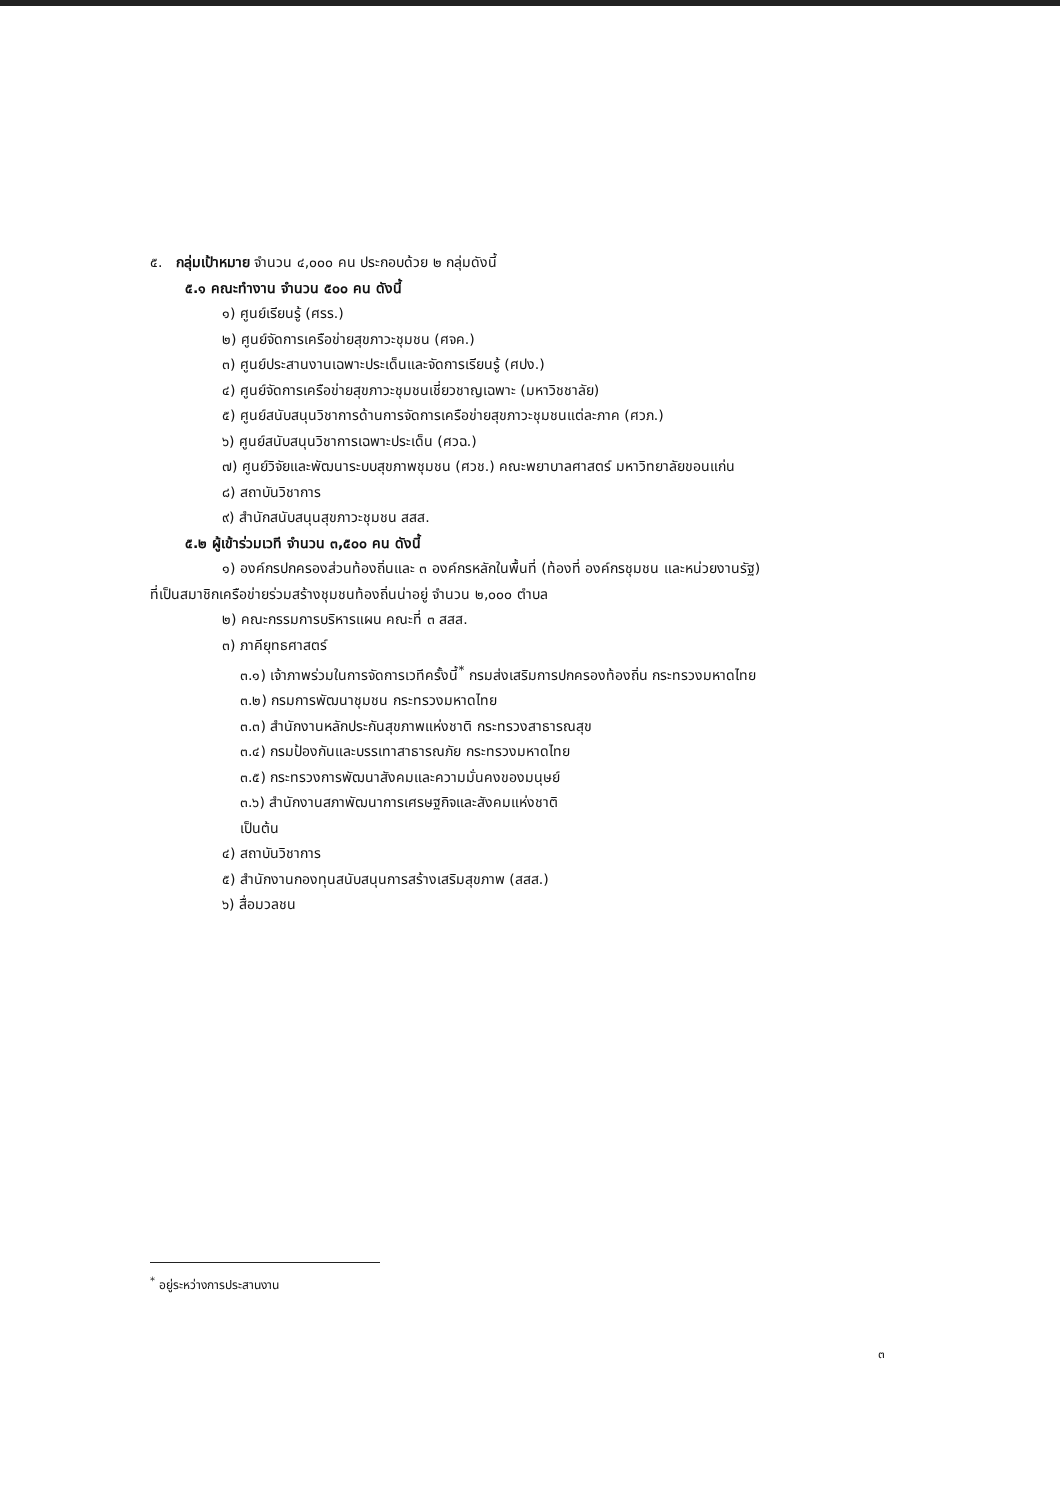๕. กลุ่มเป้าหมาย จำนวน ๔,๐๐๐ คน ประกอบด้วย ๒ กลุ่มดังนี้
๕.๑ คณะทำงาน จำนวน ๕๐๐ คน ดังนี้
๑) ศูนย์เรียนรู้ (ศรร.)
๒) ศูนย์จัดการเครือข่ายสุขภาวะชุมชน (ศจค.)
๓) ศูนย์ประสานงานเฉพาะประเด็นและจัดการเรียนรู้ (ศปง.)
๔) ศูนย์จัดการเครือข่ายสุขภาวะชุมชนเชี่ยวชาญเฉพาะ (มหาวิชชาลัย)
๕) ศูนย์สนับสนุนวิชาการด้านการจัดการเครือข่ายสุขภาวะชุมชนแต่ละภาค (ศวภ.)
๖) ศูนย์สนับสนุนวิชาการเฉพาะประเด็น (ศวฉ.)
๗) ศูนย์วิจัยและพัฒนาระบบสุขภาพชุมชน (ศวช.) คณะพยาบาลศาสตร์ มหาวิทยาลัยขอนแก่น
๘) สถาบันวิชาการ
๙) สำนักสนับสนุนสุขภาวะชุมชน สสส.
๕.๒ ผู้เข้าร่วมเวที จำนวน ๓,๕๐๐ คน ดังนี้
๑) องค์กรปกครองส่วนท้องถิ่นและ ๓ องค์กรหลักในพื้นที่ (ท้องที่ องค์กรชุมชน และหน่วยงานรัฐ)
ที่เป็นสมาชิกเครือข่ายร่วมสร้างชุมชนท้องถิ่นน่าอยู่ จำนวน ๒,๐๐๐ ตำบล
๒) คณะกรรมการบริหารแผน คณะที่ ๓ สสส.
๓) ภาคียุทธศาสตร์
๓.๑) เจ้าภาพร่วมในการจัดการเวทีครั้งนี้<sup>*</sup> กรมส่งเสริมการปกครองท้องถิ่น กระทรวงมหาดไทย
๓.๒) กรมการพัฒนาชุมชน กระทรวงมหาดไทย
๓.๓) สำนักงานหลักประกันสุขภาพแห่งชาติ กระทรวงสาธารณสุข
๓.๔) กรมป้องกันและบรรเทาสาธารณภัย กระทรวงมหาดไทย
๓.๕) กระทรวงการพัฒนาสังคมและความมั่นคงของมนุษย์
๓.๖) สำนักงานสภาพัฒนาการเศรษฐกิจและสังคมแห่งชาติ
เป็นต้น
๔) สถาบันวิชาการ
๕) สำนักงานกองทุนสนับสนุนการสร้างเสริมสุขภาพ (สสส.)
๖) สื่อมวลชน
<sup>*</sup> อยู่ระหว่างการประสานงาน
๓